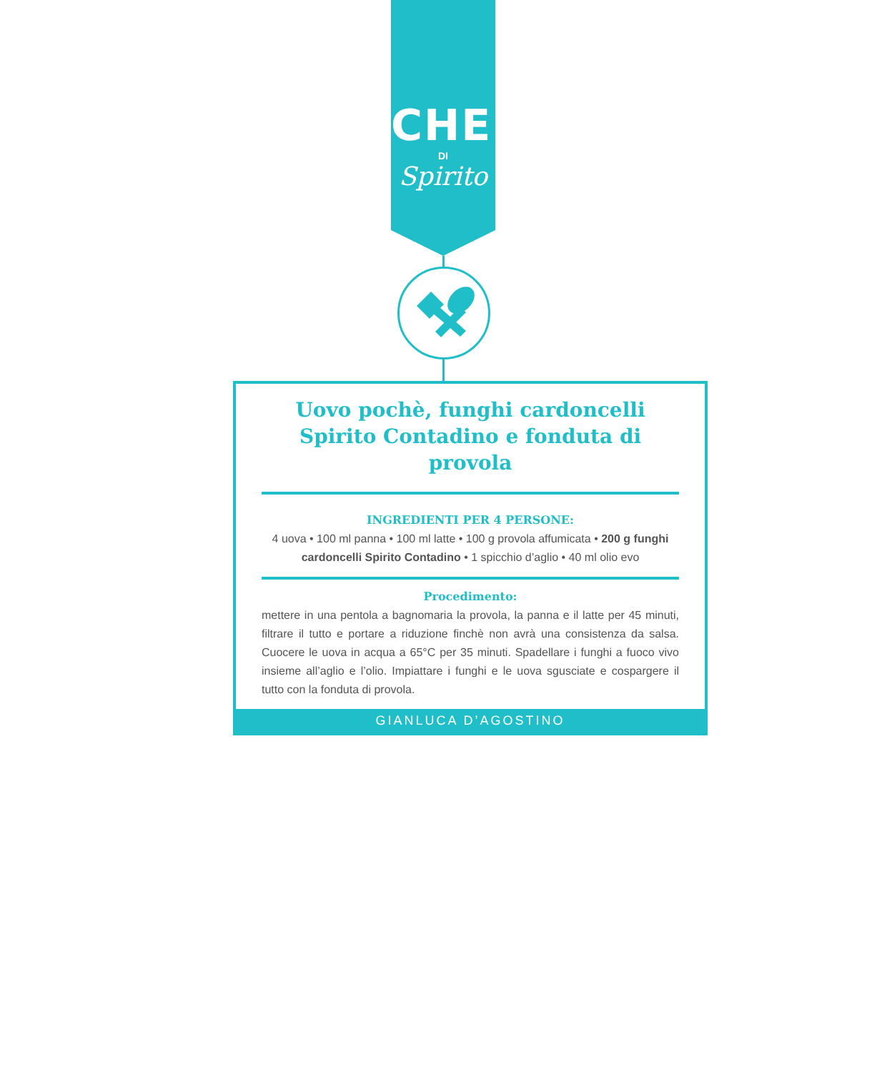CHEF
DI
Spirito
Uovo pochè, funghi cardoncelli Spirito Contadino e fonduta di provola
INGREDIENTI PER 4 PERSONE:
4 uova • 100 ml panna • 100 ml latte • 100 g provola affumicata • 200 g funghi cardoncelli Spirito Contadino • 1 spicchio d’aglio • 40 ml olio evo
Procedimento:
mettere in una pentola a bagnomaria la provola, la panna e il latte per 45 minuti, filtrare il tutto e portare a riduzione finchè non avrà una consistenza da salsa. Cuocere le uova in acqua a 65°C per 35 minuti. Spadellare i funghi a fuoco vivo insieme all’aglio e l’olio. Impiattare i funghi e le uova sgusciate e cospargere il tutto con la fonduta di provola.
GIANLUCA D’AGOSTINO